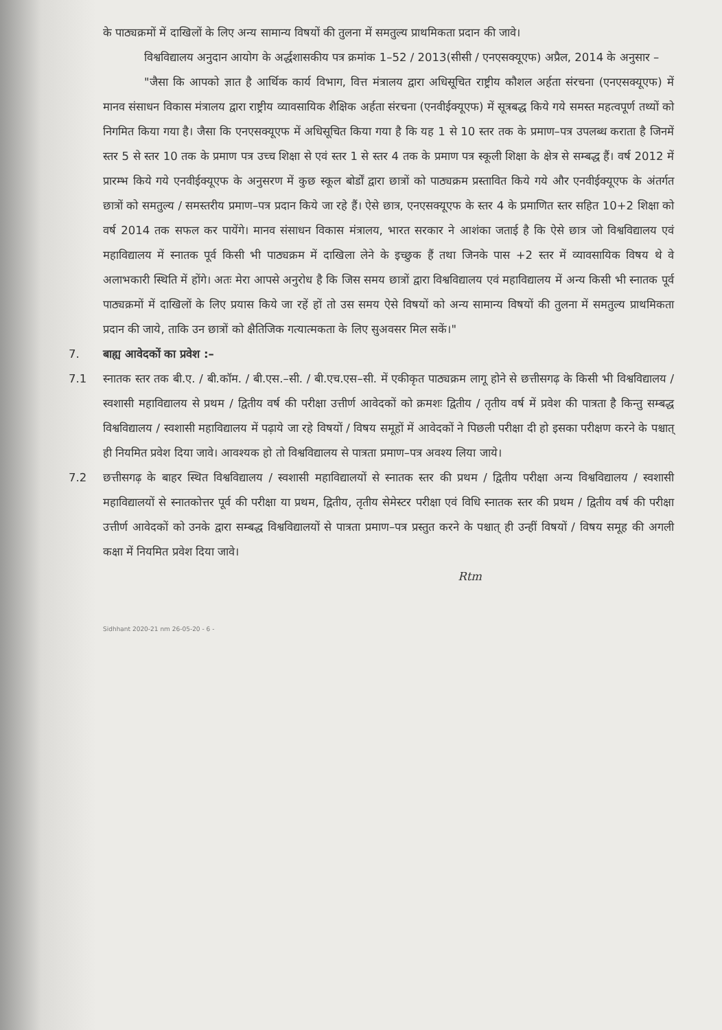के पाठ्यक्रमों में दाखिलों के लिए अन्य सामान्य विषयों की तुलना में समतुल्य प्राथमिकता प्रदान की जावे।
विश्वविद्यालय अनुदान आयोग के अर्द्धशासकीय पत्र क्रमांक 1–52 / 2013(सीसी / एनएसक्यूएफ) अप्रैल, 2014 के अनुसार –
"जैसा कि आपको ज्ञात है आर्थिक कार्य विभाग, वित्त मंत्रालय द्वारा अधिसूचित राष्ट्रीय कौशल अर्हता संरचना (एनएसक्यूएफ) में मानव संसाधन विकास मंत्रालय द्वारा राष्ट्रीय व्यावसायिक शैक्षिक अर्हता संरचना (एनवीईक्यूएफ) में सूत्रबद्ध किये गये समस्त महत्वपूर्ण तथ्यों को निगमित किया गया है। जैसा कि एनएसक्यूएफ में अधिसूचित किया गया है कि यह 1 से 10 स्तर तक के प्रमाण–पत्र उपलब्ध कराता है जिनमें स्तर 5 से स्तर 10 तक के प्रमाण पत्र उच्च शिक्षा से एवं स्तर 1 से स्तर 4 तक के प्रमाण पत्र स्कूली शिक्षा के क्षेत्र से सम्बद्ध हैं। वर्ष 2012 में प्रारम्भ किये गये एनवीईक्यूएफ के अनुसरण में कुछ स्कूल बोर्डों द्वारा छात्रों को पाठ्यक्रम प्रस्तावित किये गये और एनवीईक्यूएफ के अंतर्गत छात्रों को समतुल्य / समस्तरीय प्रमाण–पत्र प्रदान किये जा रहे हैं। ऐसे छात्र, एनएसक्यूएफ के स्तर 4 के प्रमाणित स्तर सहित 10+2 शिक्षा को वर्ष 2014 तक सफल कर पायेंगे। मानव संसाधन विकास मंत्रालय, भारत सरकार ने आशंका जताई है कि ऐसे छात्र जो विश्वविद्यालय एवं महाविद्यालय में स्नातक पूर्व किसी भी पाठ्यक्रम में दाखिला लेने के इच्छुक हैं तथा जिनके पास +2 स्तर में व्यावसायिक विषय थे वे अलाभकारी स्थिति में होंगे। अतः मेरा आपसे अनुरोध है कि जिस समय छात्रों द्वारा विश्वविद्यालय एवं महाविद्यालय में अन्य किसी भी स्नातक पूर्व पाठ्यक्रमों में दाखिलों के लिए प्रयास किये जा रहें हों तो उस समय ऐसे विषयों को अन्य सामान्य विषयों की तुलना में समतुल्य प्राथमिकता प्रदान की जाये, ताकि उन छात्रों को क्षैतिजिक गत्यात्मकता के लिए सुअवसर मिल सकें।"
7. बाह्य आवेदकों का प्रवेश :–
7.1 स्नातक स्तर तक बी.ए. / बी.कॉम. / बी.एस.–सी. / बी.एच.एस–सी. में एकीकृत पाठ्यक्रम लागू होने से छत्तीसगढ़ के किसी भी विश्वविद्यालय / स्वशासी महाविद्यालय से प्रथम / द्वितीय वर्ष की परीक्षा उत्तीर्ण आवेदकों को क्रमशः द्वितीय / तृतीय वर्ष में प्रवेश की पात्रता है किन्तु सम्बद्ध विश्वविद्यालय / स्वशासी महाविद्यालय में पढ़ाये जा रहे विषयों / विषय समूहों में आवेदकों ने पिछली परीक्षा दी हो इसका परीक्षण करने के पश्चात् ही नियमित प्रवेश दिया जावे। आवश्यक हो तो विश्वविद्यालय से पात्रता प्रमाण–पत्र अवश्य लिया जाये।
7.2 छत्तीसगढ़ के बाहर स्थित विश्वविद्यालय / स्वशासी महाविद्यालयों से स्नातक स्तर की प्रथम / द्वितीय परीक्षा अन्य विश्वविद्यालय / स्वशासी महाविद्यालयों से स्नातकोत्तर पूर्व की परीक्षा या प्रथम, द्वितीय, तृतीय सेमेस्टर परीक्षा एवं विधि स्नातक स्तर की प्रथम / द्वितीय वर्ष की परीक्षा उत्तीर्ण आवेदकों को उनके द्वारा सम्बद्ध विश्वविद्यालयों से पात्रता प्रमाण–पत्र प्रस्तुत करने के पश्चात् ही उन्हीं विषयों / विषय समूह की अगली कक्षा में नियमित प्रवेश दिया जावे।
Rtm
Sidhhant 2020-21 nm 26-05-20 - 6 -